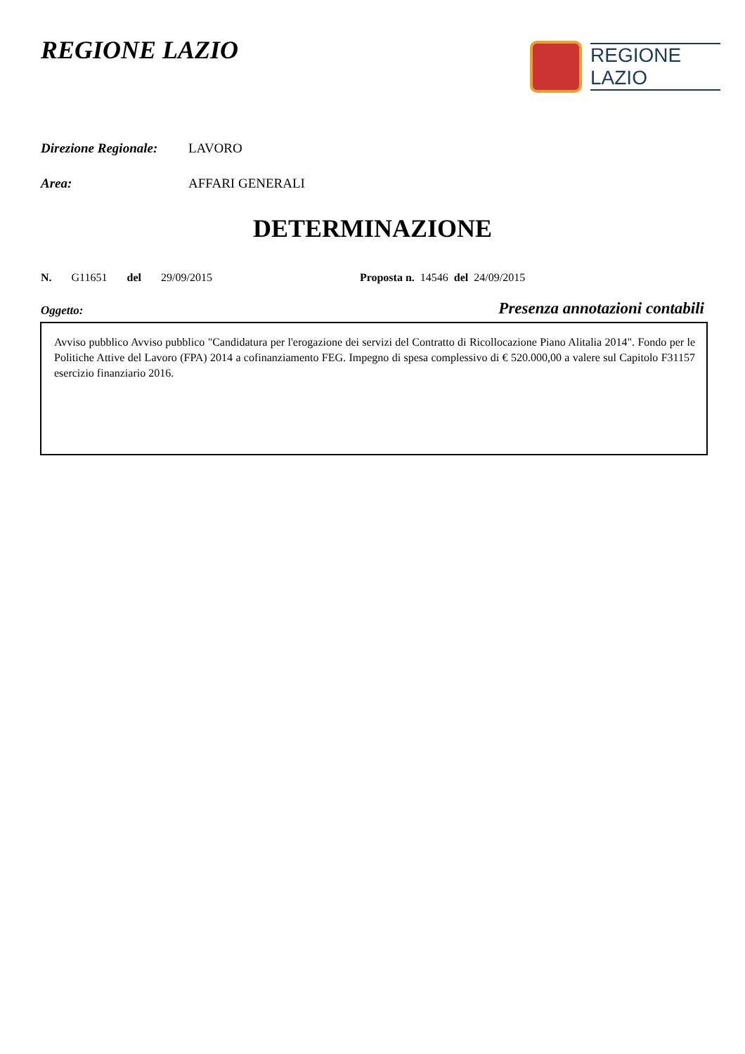REGIONE LAZIO
REGIONE
LAZIO
Direzione Regionale:
LAVORO
Area: AFFARI GENERALI
DETERMINAZIONE
N. G11651 del 29/09/2015 Proposta n. 14546 del 24/09/2015
Oggetto: Presenza annotazioni contabili
Avviso pubblico Avviso pubblico "Candidatura per l'erogazione dei servizi del Contratto di Ricollocazione Piano Alitalia 2014". Fondo per le Politiche Attive del Lavoro (FPA) 2014 a cofinanziamento FEG. Impegno di spesa complessivo di € 520.000,00 a valere sul Capitolo F31157 esercizio finanziario 2016.